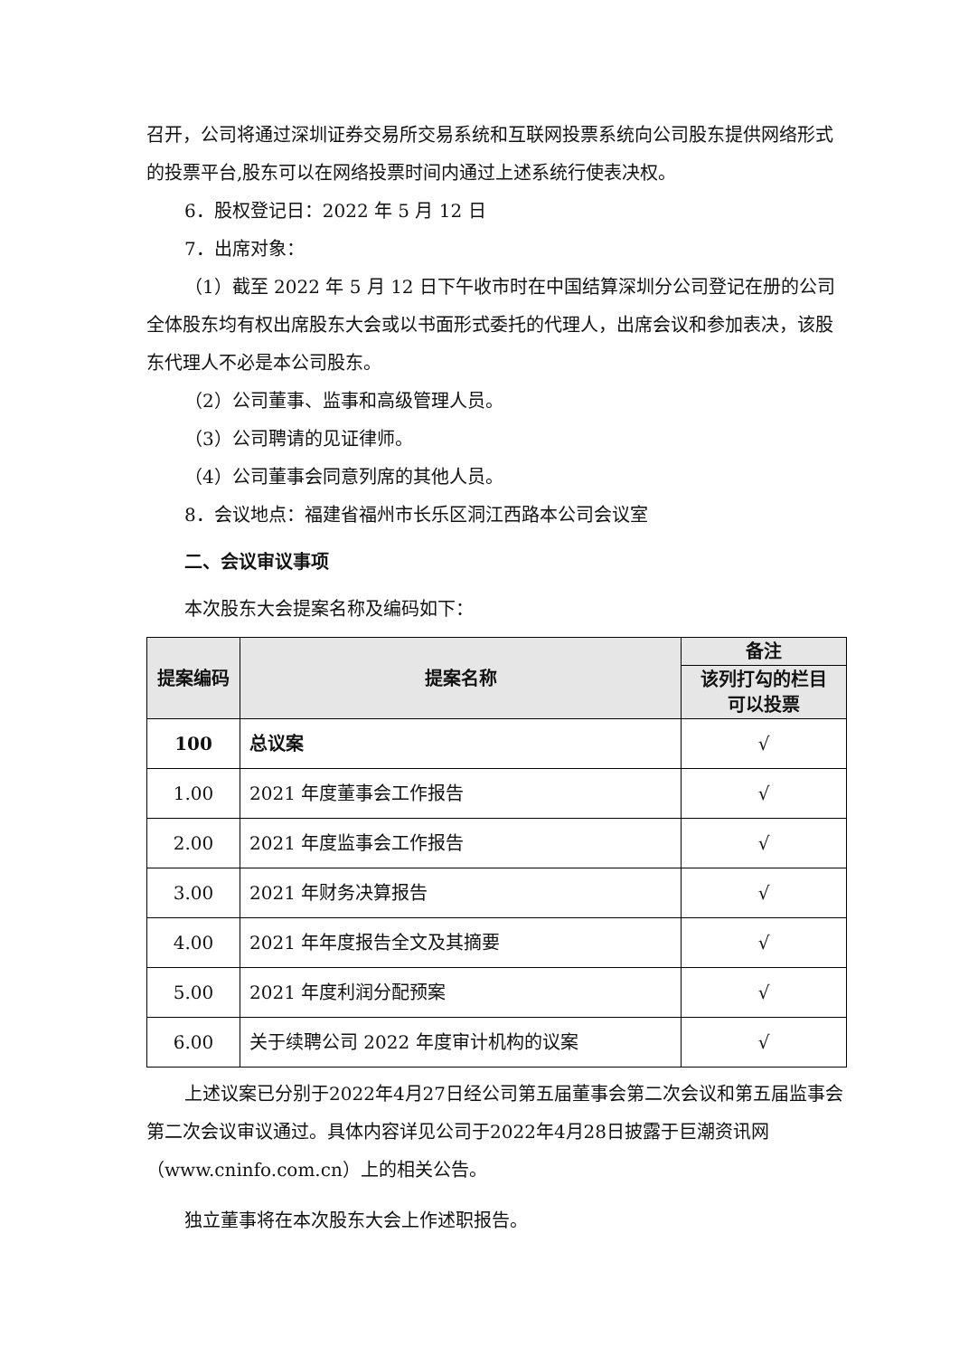召开，公司将通过深圳证券交易所交易系统和互联网投票系统向公司股东提供网络形式的投票平台,股东可以在网络投票时间内通过上述系统行使表决权。
6．股权登记日：2022 年 5 月 12 日
7．出席对象：
（1）截至 2022 年 5 月 12 日下午收市时在中国结算深圳分公司登记在册的公司全体股东均有权出席股东大会或以书面形式委托的代理人，出席会议和参加表决，该股东代理人不必是本公司股东。
（2）公司董事、监事和高级管理人员。
（3）公司聘请的见证律师。
（4）公司董事会同意列席的其他人员。
8．会议地点：福建省福州市长乐区洞江西路本公司会议室
二、会议审议事项
本次股东大会提案名称及编码如下：
| 提案编码 | 提案名称 | 备注 |
| --- | --- | --- |
| | | 该列打勾的栏目 可以投票 |
| 100 | 总议案 | √ |
| 1.00 | 2021 年度董事会工作报告 | √ |
| 2.00 | 2021 年度监事会工作报告 | √ |
| 3.00 | 2021 年财务决算报告 | √ |
| 4.00 | 2021 年年度报告全文及其摘要 | √ |
| 5.00 | 2021 年度利润分配预案 | √ |
| 6.00 | 关于续聘公司 2022 年度审计机构的议案 | √ |
上述议案已分别于2022年4月27日经公司第五届董事会第二次会议和第五届监事会第二次会议审议通过。具体内容详见公司于2022年4月28日披露于巨潮资讯网（www.cninfo.com.cn）上的相关公告。
独立董事将在本次股东大会上作述职报告。